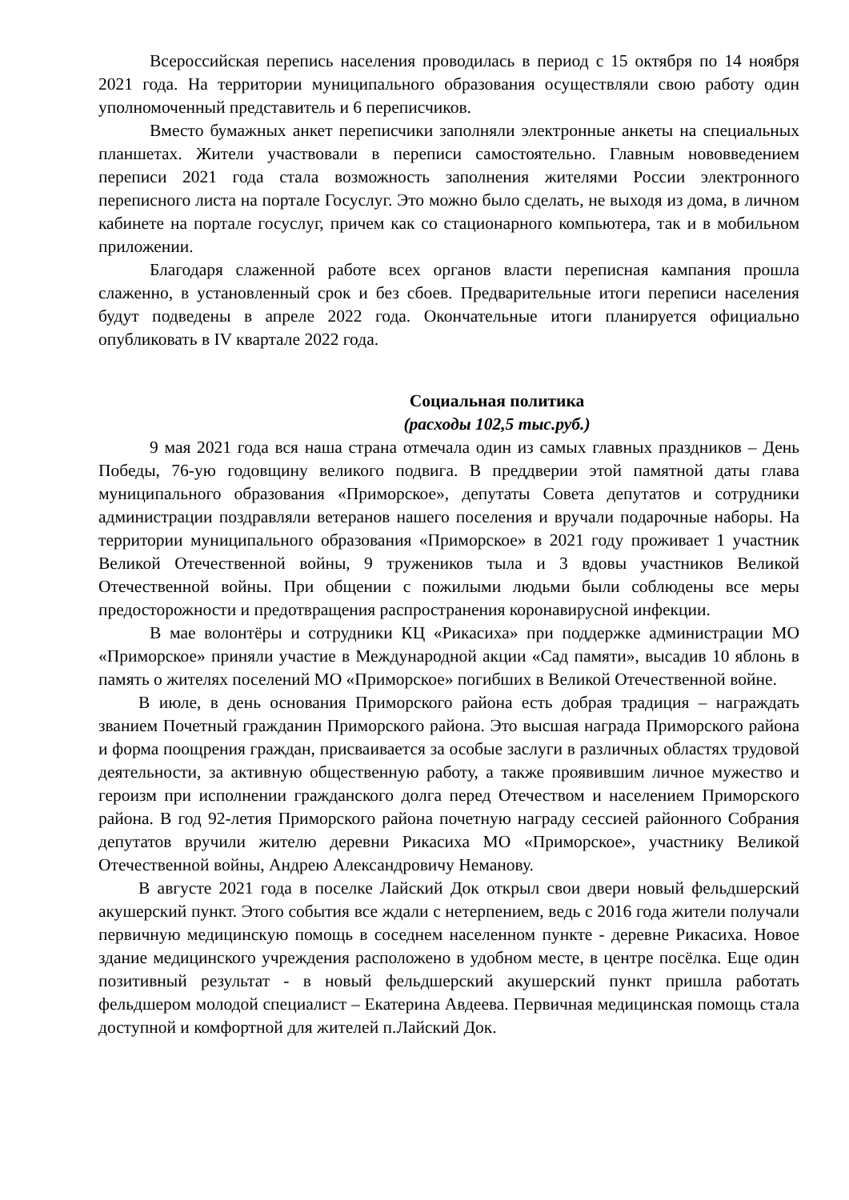Всероссийская перепись населения проводилась в период с 15 октября по 14 ноября 2021 года. На территории муниципального образования осуществляли свою работу один уполномоченный представитель и 6 переписчиков.
Вместо бумажных анкет переписчики заполняли электронные анкеты на специальных планшетах. Жители участвовали в переписи самостоятельно. Главным нововведением переписи 2021 года стала возможность заполнения жителями России электронного переписного листа на портале Госуслуг. Это можно было сделать, не выходя из дома, в личном кабинете на портале госуслуг, причем как со стационарного компьютера, так и в мобильном приложении.
Благодаря слаженной работе всех органов власти переписная кампания прошла слаженно, в установленный срок и без сбоев. Предварительные итоги переписи населения будут подведены в апреле 2022 года. Окончательные итоги планируется официально опубликовать в IV квартале 2022 года.
Социальная политика
(расходы 102,5 тыс.руб.)
9 мая 2021 года вся наша страна отмечала один из самых главных праздников – День Победы, 76-ую годовщину великого подвига. В преддверии этой памятной даты глава муниципального образования «Приморское», депутаты Совета депутатов и сотрудники администрации поздравляли ветеранов нашего поселения и вручали подарочные наборы. На территории муниципального образования «Приморское» в 2021 году проживает 1 участник Великой Отечественной войны, 9 тружеников тыла и 3 вдовы участников Великой Отечественной войны. При общении с пожилыми людьми были соблюдены все меры предосторожности и предотвращения распространения коронавирусной инфекции.
В мае волонтёры и сотрудники КЦ «Рикасиха» при поддержке администрации МО «Приморское» приняли участие в Международной акции «Сад памяти», высадив 10 яблонь в память о жителях поселений МО «Приморское» погибших в Великой Отечественной войне.
В июле, в день основания Приморского района есть добрая традиция – награждать званием Почетный гражданин Приморского района. Это высшая награда Приморского района и форма поощрения граждан, присваивается за особые заслуги в различных областях трудовой деятельности, за активную общественную работу, а также проявившим личное мужество и героизм при исполнении гражданского долга перед Отечеством и населением Приморского района. В год 92-летия Приморского района почетную награду сессией районного Собрания депутатов вручили жителю деревни Рикасиха МО «Приморское», участнику Великой Отечественной войны, Андрею Александровичу Неманову.
В августе 2021 года в поселке Лайский Док открыл свои двери новый фельдшерский акушерский пункт. Этого события все ждали с нетерпением, ведь с 2016 года жители получали первичную медицинскую помощь в соседнем населенном пункте - деревне Рикасиха. Новое здание медицинского учреждения расположено в удобном месте, в центре посёлка. Еще один позитивный результат - в новый фельдшерский акушерский пункт пришла работать фельдшером молодой специалист – Екатерина Авдеева. Первичная медицинская помощь стала доступной и комфортной для жителей п.Лайский Док.